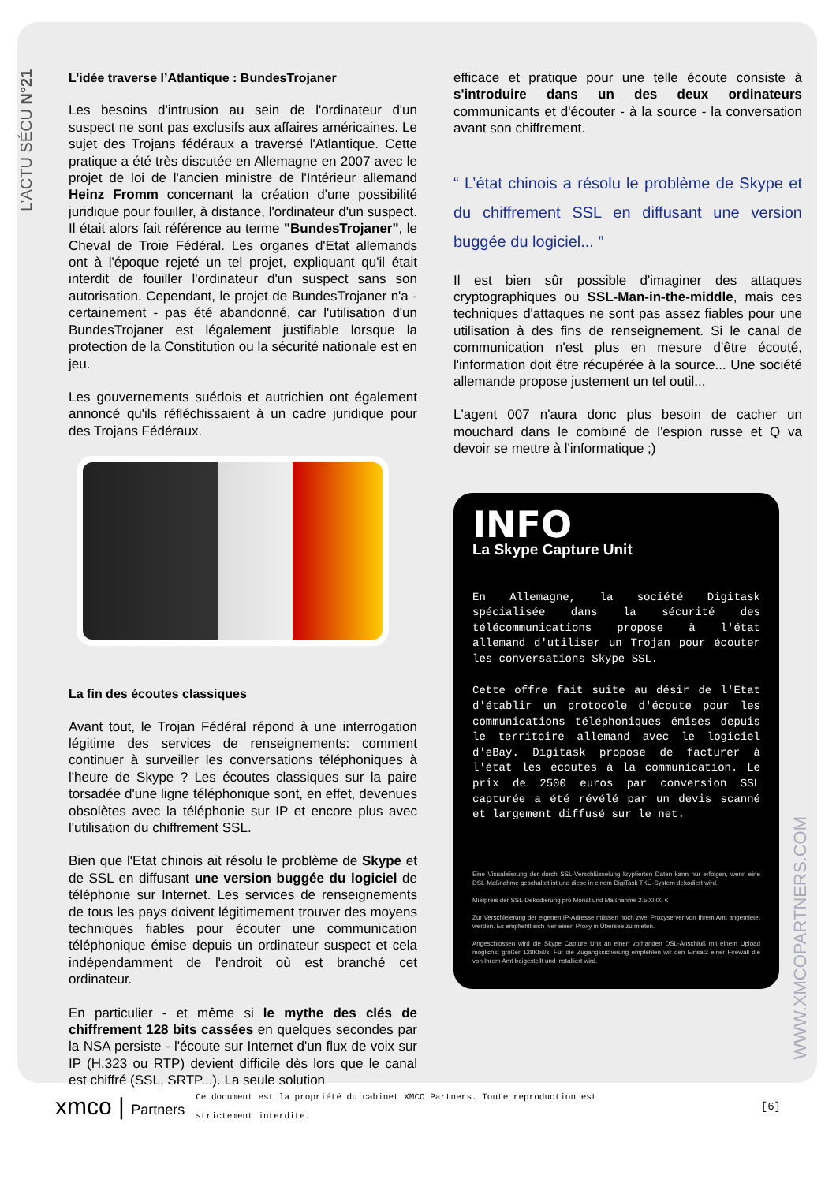L’ACTU SÉCU N°21
L’idée traverse l’Atlantique : BundesTrojaner
Les besoins d'intrusion au sein de l'ordinateur d'un suspect ne sont pas exclusifs aux affaires américaines. Le sujet des Trojans fédéraux a traversé l'Atlantique. Cette pratique a été très discutée en Allemagne en 2007 avec le projet de loi de l'ancien ministre de l'Intérieur allemand Heinz Fromm concernant la création d'une possibilité juridique pour fouiller, à distance, l'ordinateur d'un suspect. Il était alors fait référence au terme "BundesTrojaner", le Cheval de Troie Fédéral. Les organes d'Etat allemands ont à l'époque rejeté un tel projet, expliquant qu'il était interdit de fouiller l'ordinateur d'un suspect sans son autorisation. Cependant, le projet de BundesTrojaner n'a - certainement - pas été abandonné, car l'utilisation d'un BundesTrojaner est légalement justifiable lorsque la protection de la Constitution ou la sécurité nationale est en jeu.
Les gouvernements suédois et autrichien ont également annoncé qu'ils réfléchissaient à un cadre juridique pour des Trojans Fédéraux.
La fin des écoutes classiques
Avant tout, le Trojan Fédéral répond à une interrogation légitime des services de renseignements: comment continuer à surveiller les conversations téléphoniques à l'heure de Skype ? Les écoutes classiques sur la paire torsadée d'une ligne téléphonique sont, en effet, devenues obsolètes avec la téléphonie sur IP et encore plus avec l'utilisation du chiffrement SSL.
Bien que l'Etat chinois ait résolu le problème de Skype et de SSL en diffusant une version buggée du logiciel de téléphonie sur Internet. Les services de renseignements de tous les pays doivent légitimement trouver des moyens techniques fiables pour écouter une communication téléphonique émise depuis un ordinateur suspect et cela indépendamment de l'endroit où est branché cet ordinateur.
En particulier - et même si le mythe des clés de chiffrement 128 bits cassées en quelques secondes par la NSA persiste - l'écoute sur Internet d'un flux de voix sur IP (H.323 ou RTP) devient difficile dès lors que le canal est chiffré (SSL, SRTP...). La seule solution
efficace et pratique pour une telle écoute consiste à s'introduire dans un des deux ordinateurs communicants et d'écouter - à la source - la conversation avant son chiffrement.
“ L’état chinois a résolu le problème de Skype et du chiffrement SSL en diffusant une version buggée du logiciel... ”
Il est bien sûr possible d'imaginer des attaques cryptographiques ou SSL-Man-in-the-middle, mais ces techniques d'attaques ne sont pas assez fiables pour une utilisation à des fins de renseignement. Si le canal de communication n'est plus en mesure d'être écouté, l'information doit être récupérée à la source... Une société allemande propose justement un tel outil...
L'agent 007 n'aura donc plus besoin de cacher un mouchard dans le combiné de l'espion russe et Q va devoir se mettre à l'informatique ;)
INFO
La Skype Capture Unit
En Allemagne, la société Digitask spécialisée dans la sécurité des télécommunications propose à l'état allemand d'utiliser un Trojan pour écouter les conversations Skype SSL.
Cette offre fait suite au désir de l'Etat d'établir un protocole d'écoute pour les communications téléphoniques émises depuis le territoire allemand avec le logiciel d'eBay. Digitask propose de facturer à l'état les écoutes à la communication. Le prix de 2500 euros par conversion SSL capturée a été révélé par un devis scanné et largement diffusé sur le net.
Eine Visualisierung der durch SSL-Verschlüsselung kryptierten Daten kann nur erfolgen, wenn eine DSL-Maßnahme geschaltet ist und diese in einem DigiTask TKÜ-System dekodiert wird.
Mietpreis der SSL-Dekodierung pro Monat und Maßnahme 2.500,00 €
Zur Verschleierung der eigenen IP-Adresse müssen noch zwei Proxyserver von Ihrem Amt angemietet werden. Es empfiehlt sich hier einen Proxy in Übersee zu mieten.
Angeschlossen wird die Skype Capture Unit an einen vorhanden DSL-Anschluß mit einem Upload möglichst größer 128Kbit/s. Für die Zugangssicherung empfehlen wir den Einsatz einer Firewall die von Ihrem Amt beigestellt und installiert wird.
WWW.XMCOPARTNERS.COM
xmco | Partners
Ce document est la propriété du cabinet XMCO Partners. Toute reproduction est
strictement interdite.
[6]